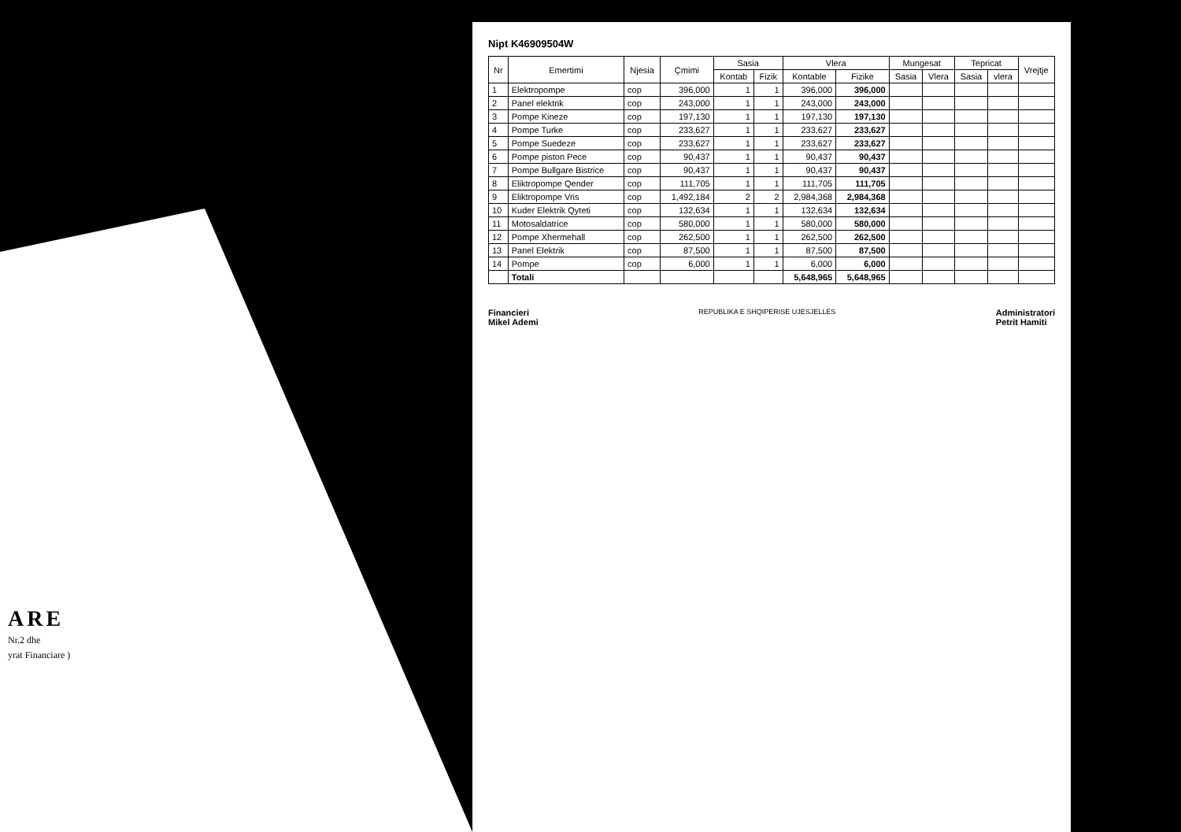ARE
Nr.2 dhe
yrat Financiare )
Nipt K46909504W
| Nr | Emertimi | Njesia | Çmimi | Sasia | | Vlera | | Mungesat | | Tepricat | | Vrejtje |
| --- | --- | --- | --- | --- | --- | --- | --- | --- | --- | --- | --- | --- |
| | | | | Kontab | Fizik | Kontable | Fizike | Sasia | Vlera | Sasia | vlera | |
| 1 | Elektropompe | cop | 396,000 | 1 | 1 | 396,000 | 396,000 | | | | | |
| 2 | Panel elektrik | cop | 243,000 | 1 | 1 | 243,000 | 243,000 | | | | | |
| 3 | Pompe Kineze | cop | 197,130 | 1 | 1 | 197,130 | 197,130 | | | | | |
| 4 | Pompe Turke | cop | 233,627 | 1 | 1 | 233,627 | 233,627 | | | | | |
| 5 | Pompe Suedeze | cop | 233,627 | 1 | 1 | 233,627 | 233,627 | | | | | |
| 6 | Pompe piston Pece | cop | 90,437 | 1 | 1 | 90,437 | 90,437 | | | | | |
| 7 | Pompe Bullgare Bistrice | cop | 90,437 | 1 | 1 | 90,437 | 90,437 | | | | | |
| 8 | Eliktropompe Qender | cop | 111,705 | 1 | 1 | 111,705 | 111,705 | | | | | |
| 9 | Eliktropompe Vris | cop | 1,492,184 | 2 | 2 | 2,984,368 | 2,984,368 | | | | | |
| 10 | Kuder Elektrik Qyteti | cop | 132,634 | 1 | 1 | 132,634 | 132,634 | | | | | |
| 11 | Motosaldatrice | cop | 580,000 | 1 | 1 | 580,000 | 580,000 | | | | | |
| 12 | Pompe Xhermehall | cop | 262,500 | 1 | 1 | 262,500 | 262,500 | | | | | |
| 13 | Panel Elektrik | cop | 87,500 | 1 | 1 | 87,500 | 87,500 | | | | | |
| 14 | Pompe | cop | 6,000 | 1 | 1 | 6,000 | 6,000 | | | | | |
| | Totali | | | | | 5,648,965 | 5,648,965 | | | | | |
Financieri
Mikel Ademi
REPUBLIKA E SHQIPERISE UJESJELLES
Administratori
Petrit Hamiti